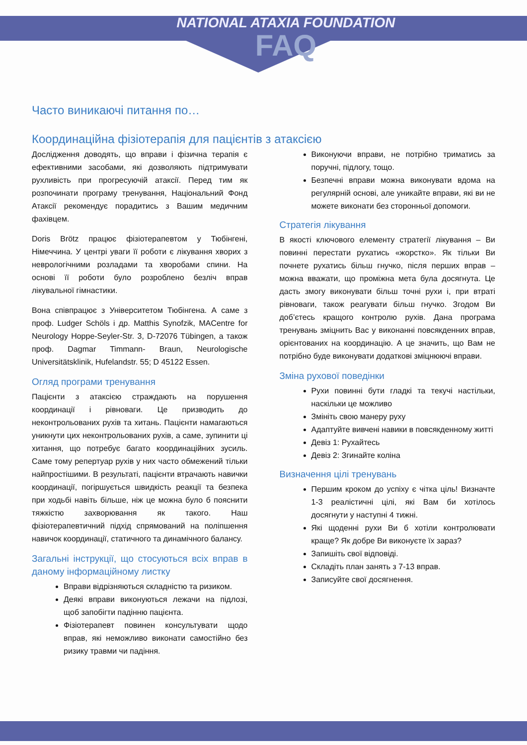NATIONAL ATAXIA FOUNDATION
FAQ
Часто виникаючі питання по…
Координаційна фізіотерапія для пацієнтів з атаксією
Дослідження доводять, що вправи і фізична терапія є ефективними засобами, які дозволяють підтримувати рухливість при прогресуючій атаксії. Перед тим як розпочинати програму тренування, Національний Фонд Атаксії рекомендує порадитись з Вашим медичним фахівцем.
Doris Brötz працює фізіотерапевтом у Тюбінгені, Німеччина. У центрі уваги її роботи є лікування хворих з неврологічними розладами та хворобами спини. На основі її роботи було розроблено безліч вправ лікувальної гімнастики.
Вона співпрацює з Університетом Тюбінгена. А саме з проф. Ludger Schöls і др. Matthis Synofzik, MACentre for Neurology Hoppe-Seyler-Str. 3, D-72076 Tübingen, а також проф. Dagmar Timmann- Braun, Neurologische Universitätsklinik, Hufelandstr. 55; D 45122 Essen.
Огляд програми тренування
Пацієнти з атаксією страждають на порушення координації і рівноваги. Це призводить до неконтрольованих рухів та хитань. Пацієнти намагаються уникнути цих неконтрольованих рухів, а саме, зупинити ці хитання, що потребує багато координаційних зусиль. Саме тому репертуар рухів у них часто обмежений тільки найпростішими. В результаті, пацієнти втрачають навички координації, погіршується швидкість реакції та безпека при ходьбі навіть більше, ніж це можна було б пояснити тяжкістю захворювання як такого. Наш фізіотерапевтичний підхід спрямований на поліпшення навичок координації, статичного та динамічного балансу.
Загальні інструкції, що стосуються всіх вправ в даному інформаційному листку
Вправи відрізняються складністю та ризиком.
Деякі вправи виконуються лежачи на підлозі, щоб запобігти падінню пацієнта.
Фізіотерапевт повинен консультувати щодо вправ, які неможливо виконати самостійно без ризику травми чи падіння.
Виконуючи вправи, не потрібно триматись за поручні, підлогу, тощо.
Безпечні вправи можна виконувати вдома на регулярній основі, але уникайте вправи, які ви не можете виконати без сторонньої допомоги.
Стратегія лікування
В якості ключового елементу стратегії лікування – Ви повинні перестати рухатись «жорстко». Як тільки Ви почнете рухатись більш гнучко, після перших вправ – можна вважати, що проміжна мета була досягнута. Це дасть змогу виконувати більш точні рухи і, при втраті рівноваги, також реагувати більш гнучко. Згодом Ви доб’єтесь кращого контролю рухів. Дана програма тренувань зміцнить Вас у виконанні повсякденних вправ, орієнтованих на координацію. А це значить, що Вам не потрібно буде виконувати додаткові зміцнюючі вправи.
Зміна рухової поведінки
Рухи повинні бути гладкі та текучі настільки, наскільки це можливо
Змініть свою манеру руху
Адаптуйте вивчені навики в повсякденному житті
Девіз 1: Рухайтесь
Девіз 2: Згинайте коліна
Визначення цілі тренувань
Першим кроком до успіху є чітка ціль! Визначте 1-3 реалістичні цілі, які Вам би хотілось досягнути у наступні 4 тижні.
Які щоденні рухи Ви б хотіли контролювати краще? Як добре Ви виконуєте їх зараз?
Запишіть свої відповіді.
Складіть план занять з 7-13 вправ.
Записуйте свої досягнення.